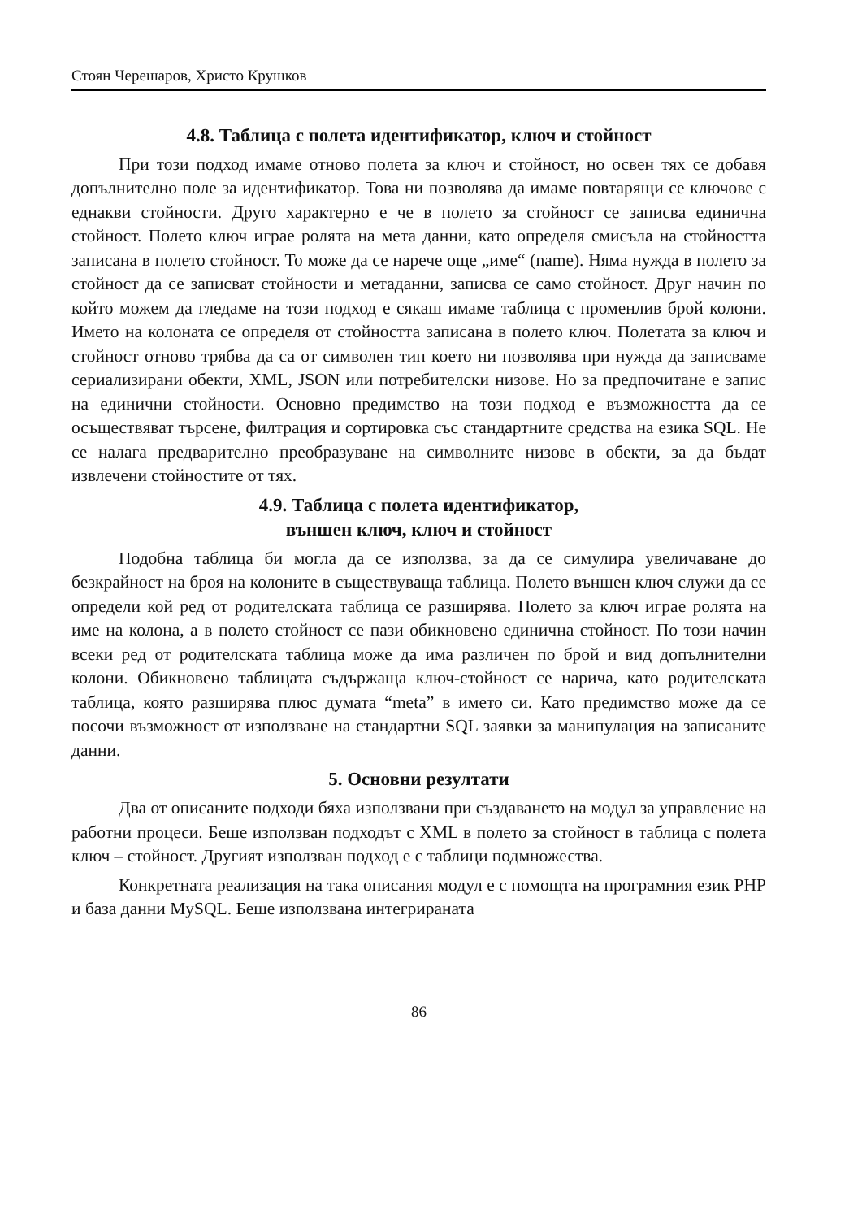Стоян Черешаров, Христо Крушков
4.8. Таблица с полета идентификатор, ключ и стойност
При този подход имаме отново полета за ключ и стойност, но освен тях се добавя допълнително поле за идентификатор. Това ни позволява да имаме повтарящи се ключове с еднакви стойности. Друго характерно е че в полето за стойност се записва единична стойност. Полето ключ играе ролята на мета данни, като определя смисъла на стойността записана в полето стойност. То може да се нарече още „име“ (name). Няма нужда в полето за стойност да се записват стойности и метаданни, записва се само стойност. Друг начин по който можем да гледаме на този подход е сякаш имаме таблица с променлив брой колони. Името на колоната се определя от стойността записана в полето ключ. Полетата за ключ и стойност отново трябва да са от символен тип което ни позволява при нужда да записваме сериализирани обекти, XML, JSON или потребителски низове. Но за предпочитане е запис на единични стойности. Основно предимство на този подход е възможността да се осъществяват търсене, филтрация и сортировка със стандартните средства на езика SQL. Не се налага предварително преобразуване на символните низове в обекти, за да бъдат извлечени стойностите от тях.
4.9. Таблица с полета идентификатор,
външен ключ, ключ и стойност
Подобна таблица би могла да се използва, за да се симулира увеличаване до безкрайност на броя на колоните в съществуваща таблица. Полето външен ключ служи да се определи кой ред от родителската таблица се разширява. Полето за ключ играе ролята на име на колона, а в полето стойност се пази обикновено единична стойност. По този начин всеки ред от родителската таблица може да има различен по брой и вид допълнителни колони. Обикновено таблицата съдържаща ключ-стойност се нарича, като родителската таблица, която разширява плюс думата “meta” в името си. Като предимство може да се посочи възможност от използване на стандартни SQL заявки за манипулация на записаните данни.
5. Основни резултати
Два от описаните подходи бяха използвани при създаването на модул за управление на работни процеси. Беше използван подходът с XML в полето за стойност в таблица с полета ключ – стойност. Другият използван подход е с таблици подмножества.
Конкретната реализация на така описания модул е с помощта на програмния език PHP и база данни MySQL. Беше използвана интегрираната
86